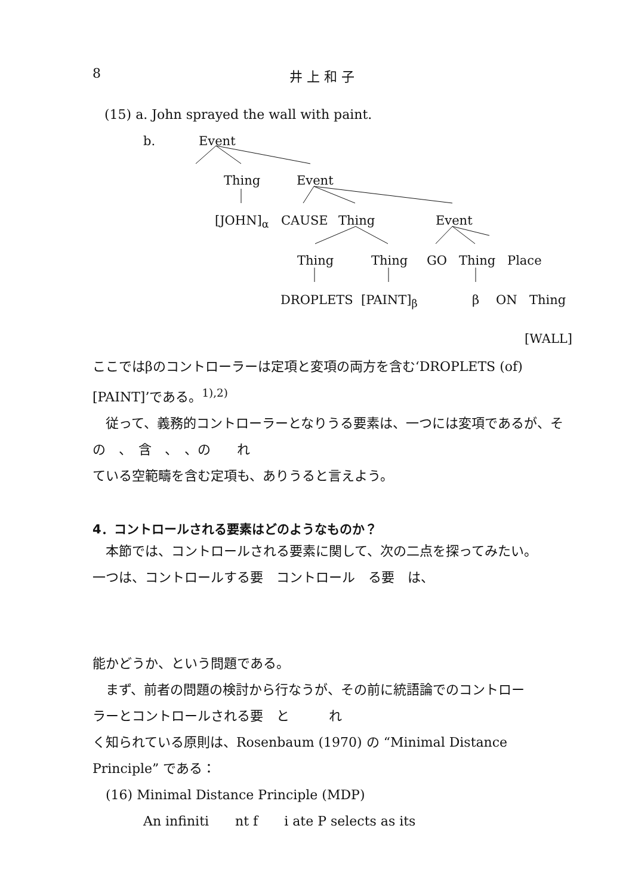8 井 上 和 子
(15) a. John sprayed the wall with paint.
b. Event
Thing Event
[JOHN]<sub>α</sub> CAUSE Thing Event
Thing Thing GO Thing Place
DROPLETS [PAINT]<sub>β</sub> β ON Thing
[WALL]
ここではβのコントローラーは定項と変項の両方を含む‘DROPLETS (of) [PAINT]’である。<sup>1),2)</sup>
　従って、義務的コントローラーとなりうる要素は、一つには変項であるが、その　、　含　、　、の　　れ
ている空範疇を含む定項も、ありうると言えよう。
4．コントロールされる要素はどのようなものか？
　本節では、コントロールされる要素に関して、次の二点を探ってみたい。
一つは、コントロールする要　コントロール　る要　は、
能かどうか、という問題である。
　まず、前者の問題の検討から行なうが、その前に統語論でのコントロー
ラーとコントロールされる要　と　　　れ
く知られている原則は、Rosenbaum (1970) の “Minimal Distance Principle” である：
　(16) Minimal Distance Principle (MDP)
An infiniti　　nt f　　i ate P selects as its